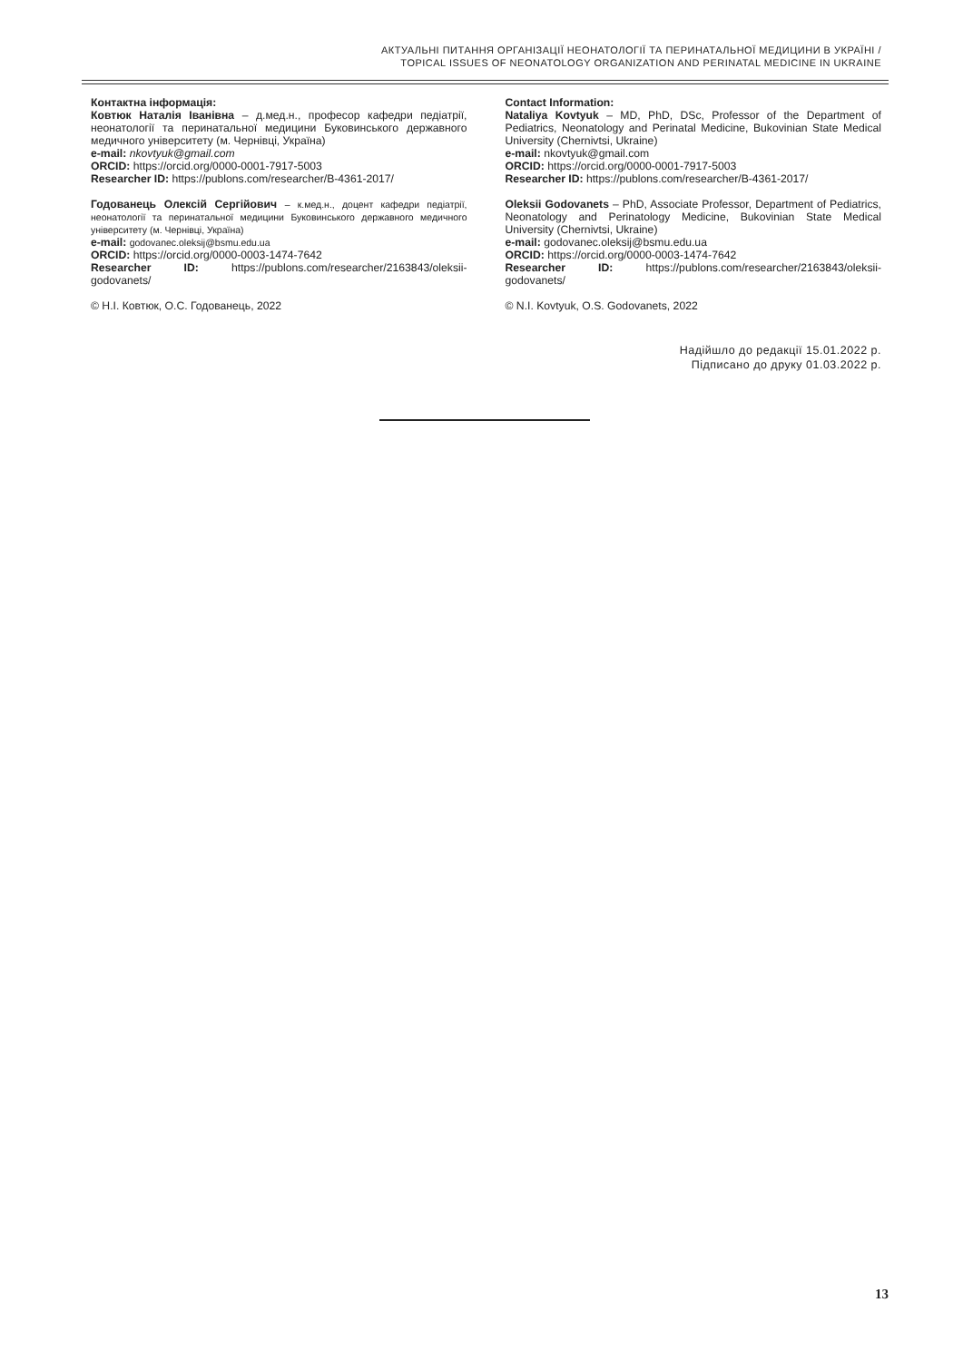АКТУАЛЬНІ ПИТАННЯ ОРГАНІЗАЦІЇ НЕОНАТОЛОГІЇ ТА ПЕРИНАТАЛЬНОЇ МЕДИЦИНИ В УКРАЇНІ /
TOPICAL ISSUES OF NEONATOLOGY ORGANIZATION AND PERINATAL MEDICINE IN UKRAINE
Контактна інформація:
Ковтюк Наталія Іванівна – д.мед.н., професор кафедри педіатрії, неонатології та перинатальної медицини Буковинського державного медичного університету (м. Чернівці, Україна)
e-mail: nkovtyuk@gmail.com
ORCID: https://orcid.org/0000-0001-7917-5003
Researcher ID: https://publons.com/researcher/B-4361-2017/
Годованець Олексій Сергійович – к.мед.н., доцент кафедри педіатрії, неонатології та перинатальної медицини Буковинського державного медичного університету (м. Чернівці, Україна)
e-mail: godovanec.oleksij@bsmu.edu.ua
ORCID: https://orcid.org/0000-0003-1474-7642
Researcher ID: https://publons.com/researcher/2163843/oleksii-godovanets/
© Н.І. Ковтюк, О.С. Годованець, 2022
Contact Information:
Nataliya Kovtyuk – MD, PhD, DSc, Professor of the Department of Pediatrics, Neonatology and Perinatal Medicine, Bukovinian State Medical University (Chernivtsi, Ukraine)
e-mail: nkovtyuk@gmail.com
ORCID: https://orcid.org/0000-0001-7917-5003
Researcher ID: https://publons.com/researcher/B-4361-2017/
Oleksii Godovanets – PhD, Associate Professor, Department of Pediatrics, Neonatology and Perinatology Medicine, Bukovinian State Medical University (Chernivtsi, Ukraine)
e-mail: godovanec.oleksij@bsmu.edu.ua
ORCID: https://orcid.org/0000-0003-1474-7642
Researcher ID: https://publons.com/researcher/2163843/oleksii-godovanets/
© N.I. Kovtyuk, O.S. Godovanets, 2022
Надійшло до редакції 15.01.2022 р.
Підписано до друку 01.03.2022 р.
13